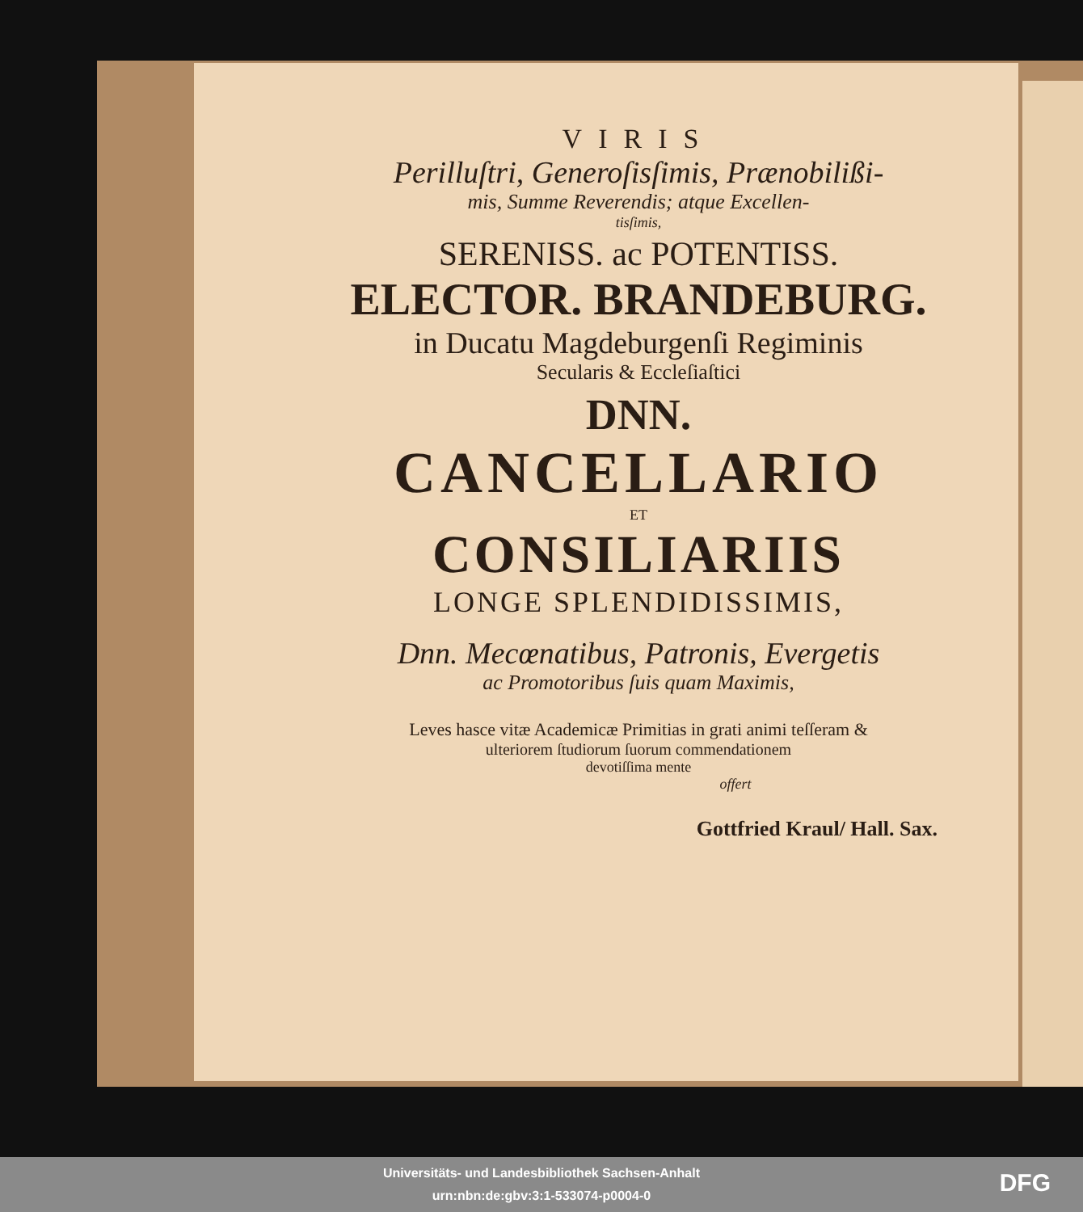VIRIS
Perilluſtri, Generoſisſimis, Prænobilißi-
mis, Summe Reverendis; atque Excellen-
tisſimis,
SERENISS. ac POTENTISS.
ELECTOR. BRANDEBURG.
in Ducatu Magdeburgenſi Regiminis
Secularis & Eccleſiaſtici
DNN.
CANCELLARIO
ET
CONSILIARIIS
LONGE SPLENDIDISSIMIS,
Dnn. Mecœnatibus, Patronis, Evergetis
ac Promotoribus ſuis quam Maximis,
Leves hasce vitæ Academicæ Primitias in grati animi teſſeram &
ulteriorem ſtudiorum ſuorum commendationem
devotiſſima mente
offert
Gottfried Kraul/ Hall. Sax.
Universitäts- und Landesbibliothek Sachsen-Anhalt
urn:nbn:de:gbv:3:1-533074-p0004-0
DFG